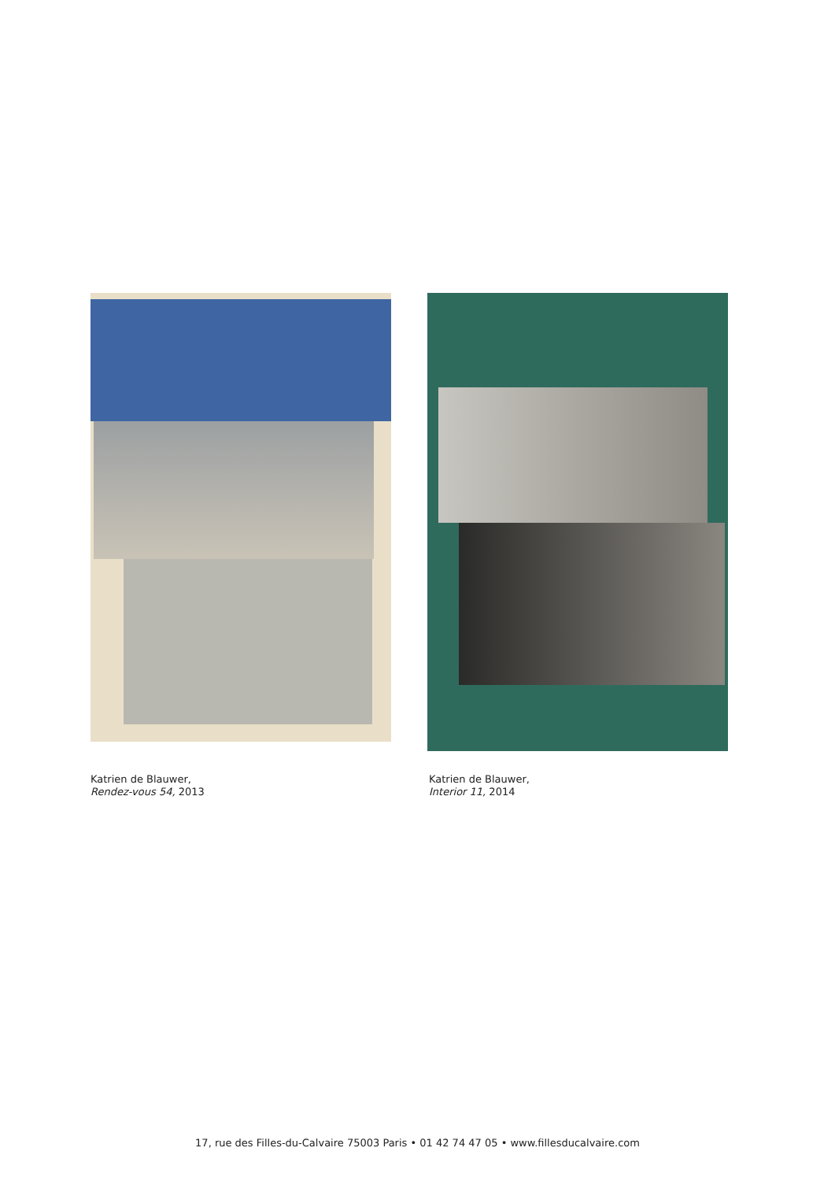Katrien de Blauwer,
Rendez-vous 54, 2013
Katrien de Blauwer,
Interior 11, 2014
17, rue des Filles-du-Calvaire 75003 Paris • 01 42 74 47 05 • www.fillesducalvaire.com